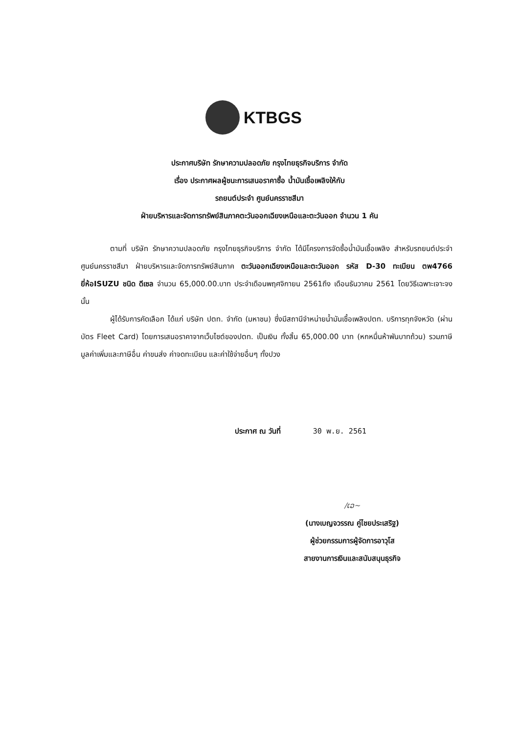KTBGS
ประกาศบริษัท รักษาความปลอดภัย กรุงไทยธุรกิจบริการ จำกัด
เรื่อง ประกาศผลผู้ชนะการเสนอราคาซื้อ น้ำมันเชื้อเพลิงให้กับ
รถยนต์ประจำ ศูนย์นครราชสีมา
ฝ่ายบริหารและจัดการทรัพย์สินภาคตะวันออกเฉียงเหนือและตะวันออก จำนวน 1 คัน
ตามที่ บริษัท รักษาความปลอดภัย กรุงไทยธุรกิจบริการ จำกัด ได้มีโครงการจัดซื้อน้ำมันเชื้อเพลิง สำหรับรถยนต์ประจำ ศูนย์นครราชสีมา ฝ่ายบริหารและจัดการทรัพย์สินภาค ตะวันออกเฉียงเหนือและตะวันออก รหัส D-30 ทะเบียน ตพ4766 ยี่ห้อISUZU ชนิด ดีเซล จำนวน 65,000.00.บาท ประจำเดือนพฤศจิกายน 2561ถึง เดือนธันวาคม 2561 โดยวิธีเฉพาะเจาะจง นั้น
ผู้ได้รับการคัดเลือก ได้แก่ บริษัท ปตท. จำกัด (มหาชน) ซึ่งมีสถานีจำหน่ายน้ำมันเชื้อเพลิงปตท. บริการทุกจังหวัด (ผ่านบัตร Fleet Card) โดยการเสนอราคาจากเว็บไซต์ของปตท. เป็นเงิน ทั้งสิ้น 65,000.00 บาท (หกหมื่นห้าพันบาทถ้วน) รวมภาษีมูลค่าเพิ่มและภาษีอื่น ค่าขนส่ง ค่าจดทะเบียน และค่าใช้จ่ายอื่นๆ ทั้งปวง
ประกาศ ณ วันที่ 30 พ.ย. 2561
/ເວ~
(นางเบญจวรรณ คู่ไชยประเสริฐ)
ผู้ช่วยกรรมการผู้จัดการอาวุโส
สายงานการเงินและสนับสนุนธุรกิจ